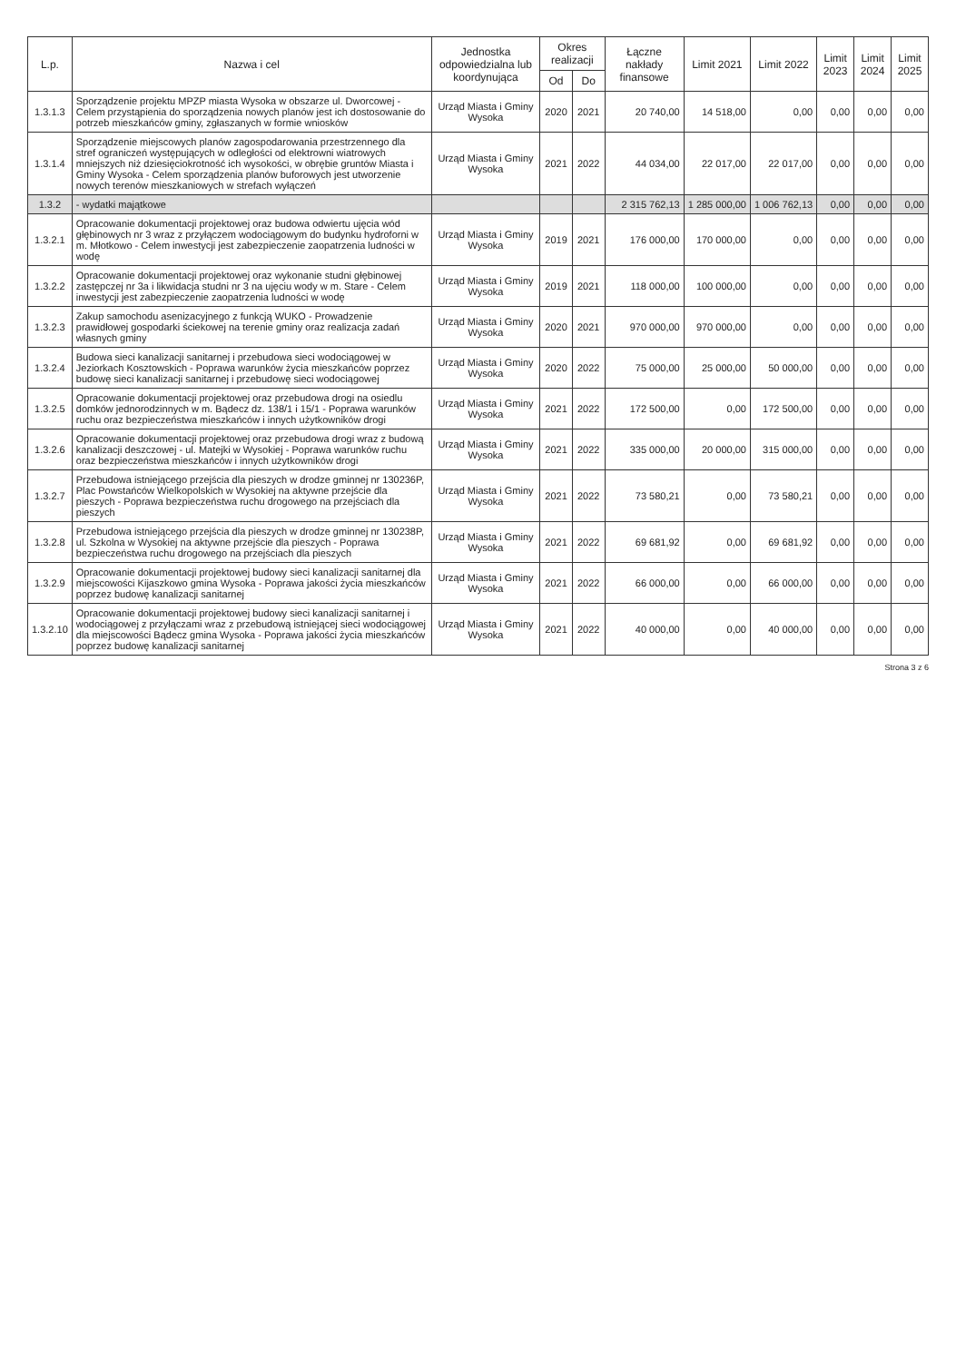| L.p. | Nazwa i cel | Jednostka odpowiedzialna lub koordynująca | Okres realizacji | | Łączne nakłady finansowe | Limit 2021 | Limit 2022 | Limit 2023 | Limit 2024 | Limit 2025 |
| --- | --- | --- | --- | --- | --- | --- | --- | --- | --- | --- |
| | | | Od | Do | | | | | | |
| 1.3.1.3 | Sporządzenie projektu MPZP miasta Wysoka w obszarze ul. Dworcowej - Celem przystąpienia do sporządzenia nowych planów jest ich dostosowanie do potrzeb mieszkańców gminy, zgłaszanych w formie wniosków | Urząd Miasta i Gminy Wysoka | 2020 | 2021 | 20 740,00 | 14 518,00 | 0,00 | 0,00 | 0,00 | 0,00 |
| 1.3.1.4 | Sporządzenie miejscowych planów zagospodarowania przestrzennego dla stref ograniczeń występujących w odległości od elektrowni wiatrowych mniejszych niż dziesięciokrotność ich wysokości, w obrębie gruntów Miasta i Gminy Wysoka - Celem sporządzenia planów buforowych jest utworzenie nowych terenów mieszkaniowych w strefach wyłączeń | Urząd Miasta i Gminy Wysoka | 2021 | 2022 | 44 034,00 | 22 017,00 | 22 017,00 | 0,00 | 0,00 | 0,00 |
| 1.3.2 | - wydatki majątkowe | | | | 2 315 762,13 | 1 285 000,00 | 1 006 762,13 | 0,00 | 0,00 | 0,00 |
| 1.3.2.1 | Opracowanie dokumentacji projektowej oraz budowa odwiertu ujęcia wód głębinowych nr 3 wraz z przyłączem wodociągowym do budynku hydroforni w m. Młotkowo - Celem inwestycji jest zabezpieczenie zaopatrzenia ludności w wodę | Urząd Miasta i Gminy Wysoka | 2019 | 2021 | 176 000,00 | 170 000,00 | 0,00 | 0,00 | 0,00 | 0,00 |
| 1.3.2.2 | Opracowanie dokumentacji projektowej oraz wykonanie studni głębinowej zastępczej nr 3a i likwidacja studni nr 3 na ujęciu wody w m. Stare - Celem inwestycji jest zabezpieczenie zaopatrzenia ludności w wodę | Urząd Miasta i Gminy Wysoka | 2019 | 2021 | 118 000,00 | 100 000,00 | 0,00 | 0,00 | 0,00 | 0,00 |
| 1.3.2.3 | Zakup samochodu asenizacyjnego z funkcją WUKO - Prowadzenie prawidłowej gospodarki ściekowej na terenie gminy oraz realizacja zadań własnych gminy | Urząd Miasta i Gminy Wysoka | 2020 | 2021 | 970 000,00 | 970 000,00 | 0,00 | 0,00 | 0,00 | 0,00 |
| 1.3.2.4 | Budowa sieci kanalizacji sanitarnej i przebudowa sieci wodociągowej w Jeziorkach Kosztowskich - Poprawa warunków życia mieszkańców poprzez budowę sieci kanalizacji sanitarnej i przebudowę sieci wodociągowej | Urząd Miasta i Gminy Wysoka | 2020 | 2022 | 75 000,00 | 25 000,00 | 50 000,00 | 0,00 | 0,00 | 0,00 |
| 1.3.2.5 | Opracowanie dokumentacji projektowej oraz przebudowa drogi na osiedlu domków jednorodzinnych w m. Bądecz dz. 138/1 i 15/1 - Poprawa warunków ruchu oraz bezpieczeństwa mieszkańców i innych użytkowników drogi | Urząd Miasta i Gminy Wysoka | 2021 | 2022 | 172 500,00 | 0,00 | 172 500,00 | 0,00 | 0,00 | 0,00 |
| 1.3.2.6 | Opracowanie dokumentacji projektowej oraz przebudowa drogi wraz z budową kanalizacji deszczowej - ul. Matejki w Wysokiej - Poprawa warunków ruchu oraz bezpieczeństwa mieszkańców i innych użytkowników drogi | Urząd Miasta i Gminy Wysoka | 2021 | 2022 | 335 000,00 | 20 000,00 | 315 000,00 | 0,00 | 0,00 | 0,00 |
| 1.3.2.7 | Przebudowa istniejącego przejścia dla pieszych w drodze gminnej nr 130236P, Plac Powstańców Wielkopolskich w Wysokiej na aktywne przejście dla pieszych - Poprawa bezpieczeństwa ruchu drogowego na przejściach dla pieszych | Urząd Miasta i Gminy Wysoka | 2021 | 2022 | 73 580,21 | 0,00 | 73 580,21 | 0,00 | 0,00 | 0,00 |
| 1.3.2.8 | Przebudowa istniejącego przejścia dla pieszych w drodze gminnej nr 130238P, ul. Szkolna w Wysokiej na aktywne przejście dla pieszych - Poprawa bezpieczeństwa ruchu drogowego na przejściach dla pieszych | Urząd Miasta i Gminy Wysoka | 2021 | 2022 | 69 681,92 | 0,00 | 69 681,92 | 0,00 | 0,00 | 0,00 |
| 1.3.2.9 | Opracowanie dokumentacji projektowej budowy sieci kanalizacji sanitarnej dla miejscowości Kijaszkowo gmina Wysoka - Poprawa jakości życia mieszkańców poprzez budowę kanalizacji sanitarnej | Urząd Miasta i Gminy Wysoka | 2021 | 2022 | 66 000,00 | 0,00 | 66 000,00 | 0,00 | 0,00 | 0,00 |
| 1.3.2.10 | Opracowanie dokumentacji projektowej budowy sieci kanalizacji sanitarnej i wodociągowej z przyłączami wraz z przebudową istniejącej sieci wodociągowej dla miejscowości Bądecz gmina Wysoka - Poprawa jakości życia mieszkańców poprzez budowę kanalizacji sanitarnej | Urząd Miasta i Gminy Wysoka | 2021 | 2022 | 40 000,00 | 0,00 | 40 000,00 | 0,00 | 0,00 | 0,00 |
Strona 3 z 6